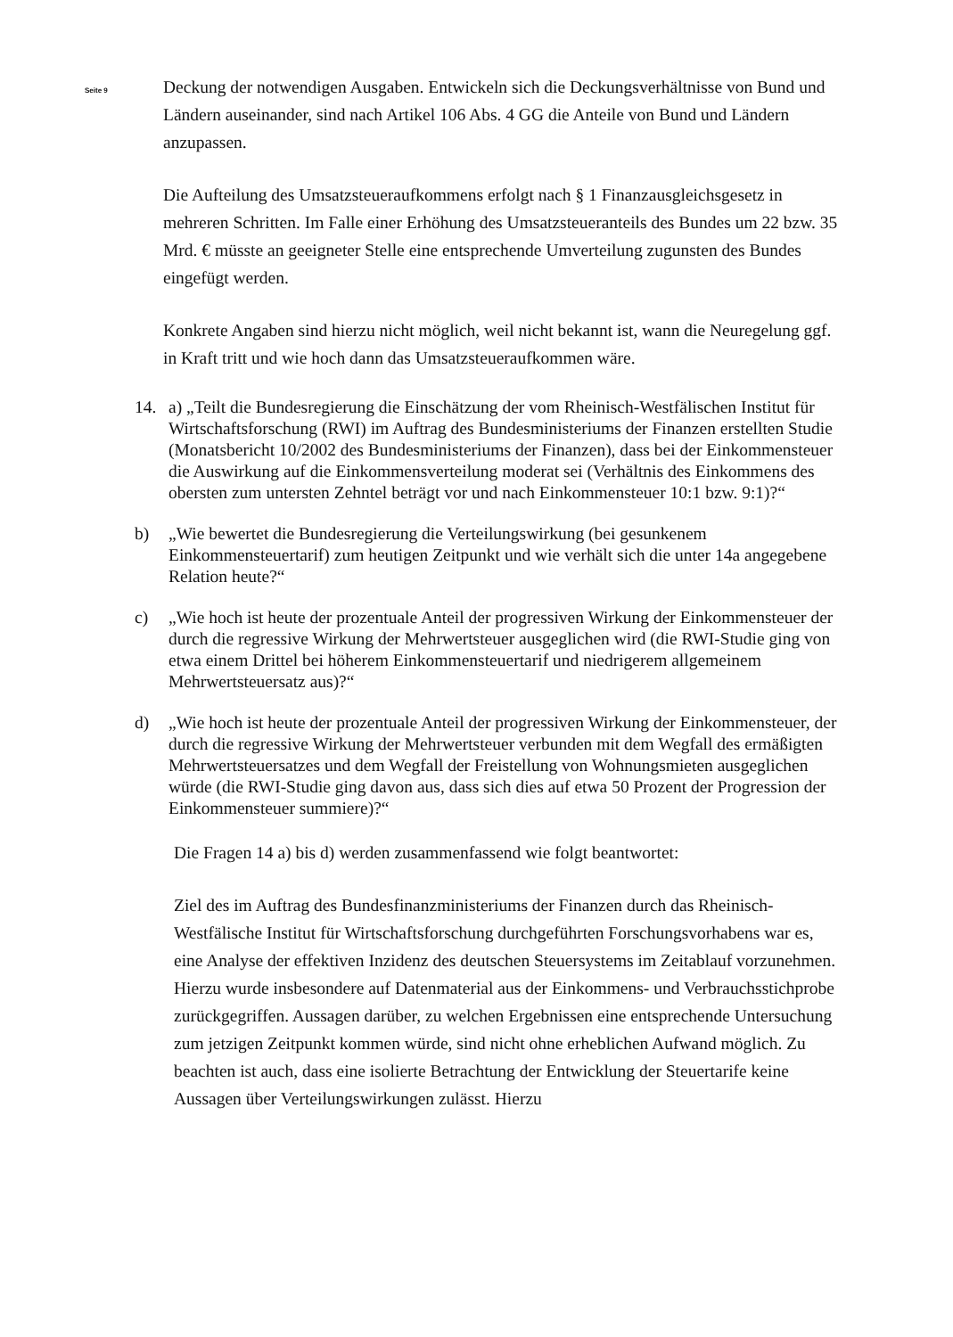Seite 9
Deckung der notwendigen Ausgaben. Entwickeln sich die Deckungsverhältnisse von Bund und Ländern auseinander, sind nach Artikel 106 Abs. 4 GG die Anteile von Bund und Ländern anzupassen.
Die Aufteilung des Umsatzsteueraufkommens erfolgt nach § 1 Finanzausgleichsgesetz in mehreren Schritten. Im Falle einer Erhöhung des Umsatzsteueranteils des Bundes um 22 bzw. 35 Mrd. € müsste an geeigneter Stelle eine entsprechende Umverteilung zugunsten des Bundes eingefügt werden.
Konkrete Angaben sind hierzu nicht möglich, weil nicht bekannt ist, wann die Neuregelung ggf. in Kraft tritt und wie hoch dann das Umsatzsteueraufkommen wäre.
14. a) „Teilt die Bundesregierung die Einschätzung der vom Rheinisch-Westfälischen Institut für Wirtschaftsforschung (RWI) im Auftrag des Bundesministeriums der Finanzen erstellten Studie (Monatsbericht 10/2002 des Bundesministeriums der Finanzen), dass bei der Einkommensteuer die Auswirkung auf die Einkommensverteilung moderat sei (Verhältnis des Einkommens des obersten zum untersten Zehntel beträgt vor und nach Einkommensteuer 10:1 bzw. 9:1)?“
b) „Wie bewertet die Bundesregierung die Verteilungswirkung (bei gesunkenem Einkommensteuertarif) zum heutigen Zeitpunkt und wie verhält sich die unter 14a angegebene Relation heute?“
c) „Wie hoch ist heute der prozentuale Anteil der progressiven Wirkung der Einkommensteuer der durch die regressive Wirkung der Mehrwertsteuer ausgeglichen wird (die RWI-Studie ging von etwa einem Drittel bei höherem Einkommensteuertarif und niedrigerem allgemeinem Mehrwertsteuersatz aus)?“
d) „Wie hoch ist heute der prozentuale Anteil der progressiven Wirkung der Einkommensteuer, der durch die regressive Wirkung der Mehrwertsteuer verbunden mit dem Wegfall des ermäßigten Mehrwertsteuersatzes und dem Wegfall der Freistellung von Wohnungsmieten ausgeglichen würde (die RWI-Studie ging davon aus, dass sich dies auf etwa 50 Prozent der Progression der Einkommensteuer summiere)?“
Die Fragen 14 a) bis d) werden zusammenfassend wie folgt beantwortet:
Ziel des im Auftrag des Bundesfinanzministeriums der Finanzen durch das Rheinisch-Westfälische Institut für Wirtschaftsforschung durchgeführten Forschungsvorhabens war es, eine Analyse der effektiven Inzidenz des deutschen Steuersystems im Zeitablauf vorzunehmen. Hierzu wurde insbesondere auf Datenmaterial aus der Einkommens- und Verbrauchsstichprobe zurückgegriffen. Aussagen darüber, zu welchen Ergebnissen eine entsprechende Untersuchung zum jetzigen Zeitpunkt kommen würde, sind nicht ohne erheblichen Aufwand möglich. Zu beachten ist auch, dass eine isolierte Betrachtung der Entwicklung der Steuertarife keine Aussagen über Verteilungswirkungen zulässt. Hierzu